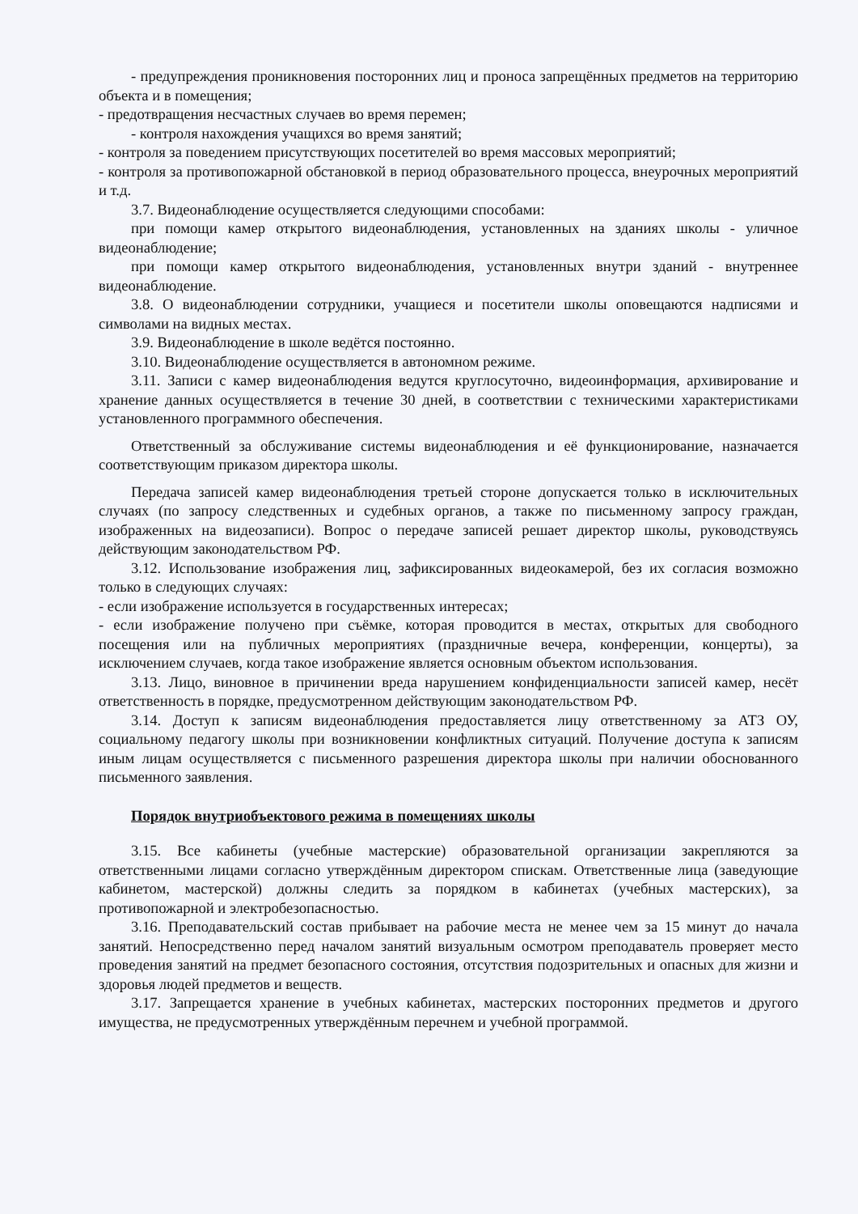- предупреждения проникновения посторонних лиц и проноса запрещённых предметов на территорию объекта и в помещения;
- предотвращения несчастных случаев во время перемен;
- контроля нахождения учащихся во время занятий;
- контроля за поведением присутствующих посетителей во время массовых мероприятий;
- контроля за противопожарной обстановкой в период образовательного процесса, внеурочных мероприятий и т.д.
3.7. Видеонаблюдение осуществляется следующими способами:
при помощи камер открытого видеонаблюдения, установленных на зданиях школы - уличное видеонаблюдение;
при помощи камер открытого видеонаблюдения, установленных внутри зданий - внутреннее видеонаблюдение.
3.8. О видеонаблюдении сотрудники, учащиеся и посетители школы оповещаются надписями и символами на видных местах.
3.9. Видеонаблюдение в школе ведётся постоянно.
3.10. Видеонаблюдение осуществляется в автономном режиме.
3.11. Записи с камер видеонаблюдения ведутся круглосуточно, видеоинформация, архивирование и хранение данных осуществляется в течение 30 дней, в соответствии с техническими характеристиками установленного программного обеспечения.
Ответственный за обслуживание системы видеонаблюдения и её функционирование, назначается соответствующим приказом директора школы.
Передача записей камер видеонаблюдения третьей стороне допускается только в исключительных случаях (по запросу следственных и судебных органов, а также по письменному запросу граждан, изображенных на видеозаписи). Вопрос о передаче записей решает директор школы, руководствуясь действующим законодательством РФ.
3.12. Использование изображения лиц, зафиксированных видеокамерой, без их согласия возможно только в следующих случаях:
- если изображение используется в государственных интересах;
- если изображение получено при съёмке, которая проводится в местах, открытых для свободного посещения или на публичных мероприятиях (праздничные вечера, конференции, концерты), за исключением случаев, когда такое изображение является основным объектом использования.
3.13. Лицо, виновное в причинении вреда нарушением конфиденциальности записей камер, несёт ответственность в порядке, предусмотренном действующим законодательством РФ.
3.14. Доступ к записям видеонаблюдения предоставляется лицу ответственному за АТЗ ОУ, социальному педагогу школы при возникновении конфликтных ситуаций. Получение доступа к записям иным лицам осуществляется с письменного разрешения директора школы при наличии обоснованного письменного заявления.
Порядок внутриобъектового режима в помещениях школы
3.15. Все кабинеты (учебные мастерские) образовательной организации закрепляются за ответственными лицами согласно утверждённым директором спискам. Ответственные лица (заведующие кабинетом, мастерской) должны следить за порядком в кабинетах (учебных мастерских), за противопожарной и электробезопасностью.
3.16. Преподавательский состав прибывает на рабочие места не менее чем за 15 минут до начала занятий. Непосредственно перед началом занятий визуальным осмотром преподаватель проверяет место проведения занятий на предмет безопасного состояния, отсутствия подозрительных и опасных для жизни и здоровья людей предметов и веществ.
3.17. Запрещается хранение в учебных кабинетах, мастерских посторонних предметов и другого имущества, не предусмотренных утверждённым перечнем и учебной программой.